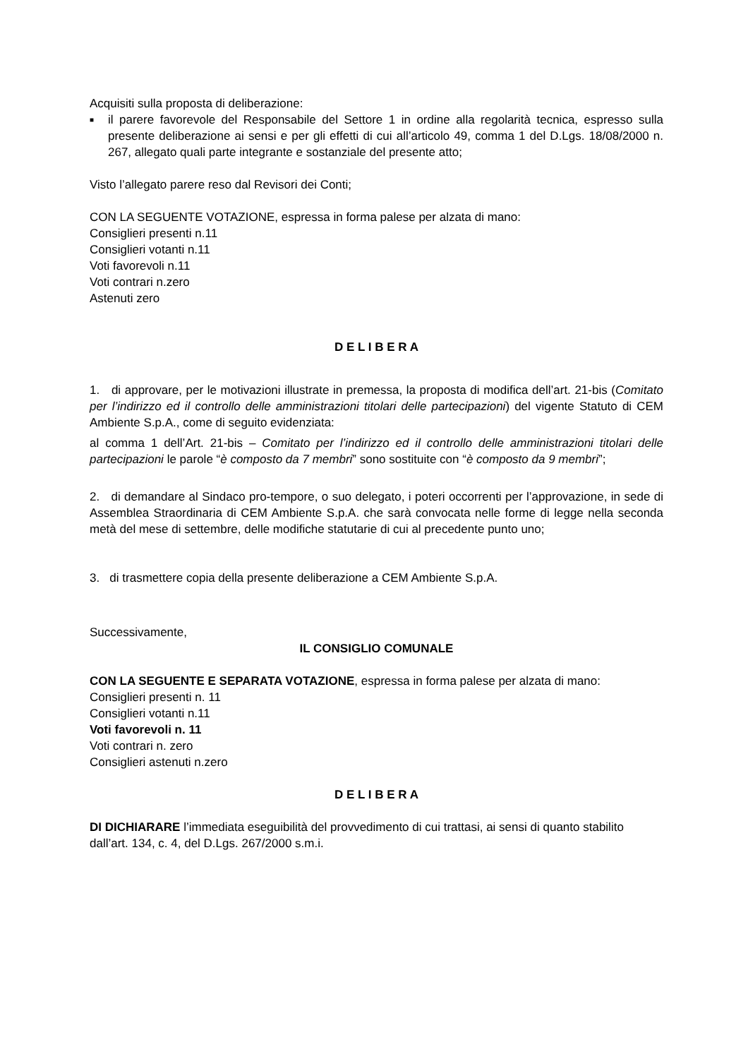Acquisiti sulla proposta di deliberazione:
■
il parere favorevole del Responsabile del Settore 1 in ordine alla regolarità tecnica, espresso sulla presente deliberazione ai sensi e per gli effetti di cui all’articolo 49, comma 1 del D.Lgs. 18/08/2000 n. 267, allegato quali parte integrante e sostanziale del presente atto;
Visto l’allegato parere reso dal Revisori dei Conti;
CON LA SEGUENTE VOTAZIONE, espressa in forma palese per alzata di mano:
Consiglieri presenti n.11
Consiglieri votanti n.11
Voti favorevoli n.11
Voti contrari n.zero
Astenuti zero
D E L I B E R A
1. di approvare, per le motivazioni illustrate in premessa, la proposta di modifica dell’art. 21-bis (Comitato per l’indirizzo ed il controllo delle amministrazioni titolari delle partecipazioni) del vigente Statuto di CEM Ambiente S.p.A., come di seguito evidenziata:
al comma 1 dell’Art. 21-bis – Comitato per l’indirizzo ed il controllo delle amministrazioni titolari delle partecipazioni le parole “è composto da 7 membri” sono sostituite con “è composto da 9 membri”;
2. di demandare al Sindaco pro-tempore, o suo delegato, i poteri occorrenti per l’approvazione, in sede di Assemblea Straordinaria di CEM Ambiente S.p.A. che sarà convocata nelle forme di legge nella seconda metà del mese di settembre, delle modifiche statutarie di cui al precedente punto uno;
3. di trasmettere copia della presente deliberazione a CEM Ambiente S.p.A.
Successivamente,
IL CONSIGLIO COMUNALE
CON LA SEGUENTE E SEPARATA VOTAZIONE, espressa in forma palese per alzata di mano:
Consiglieri presenti n. 11
Consiglieri votanti n.11
Voti favorevoli n. 11
Voti contrari n. zero
Consiglieri astenuti n.zero
D E L I B E R A
DI DICHIARARE l’immediata eseguibilità del provvedimento di cui trattasi, ai sensi di quanto stabilito dall’art. 134, c. 4, del D.Lgs. 267/2000 s.m.i.